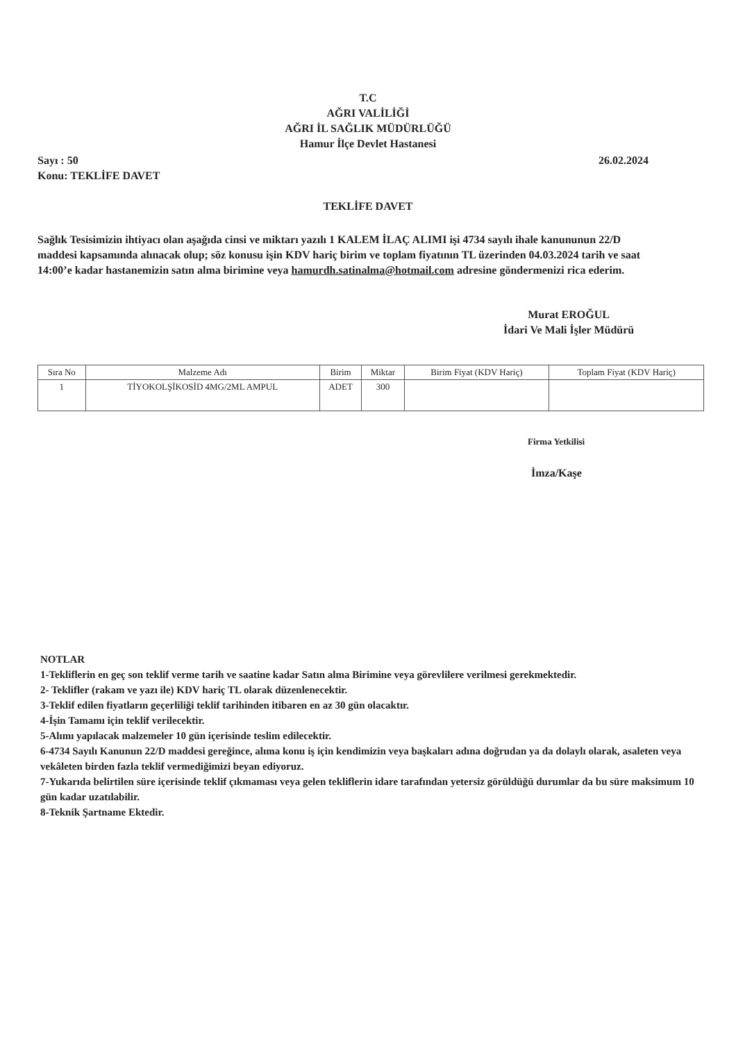T.C
AĞRI VALİLİĞİ
AĞRI İL SAĞLIK MÜDÜRLÜĞÜ
Hamur İlçe Devlet Hastanesi
26.02.2024 Sayı : 50
Konu: TEKLİFE DAVET
TEKLİFE DAVET
Sağlık Tesisimizin ihtiyacı olan aşağıda cinsi ve miktarı yazılı 1 KALEM İLAÇ ALIMI işi 4734 sayılı ihale kanununun 22/D maddesi kapsamında alınacak olup; söz konusu işin KDV hariç birim ve toplam fiyatının TL üzerinden 04.03.2024 tarih ve saat 14:00’e kadar hastanemizin satın alma birimine veya hamurdh.satinalma@hotmail.com adresine göndermenizi rica ederim.
Murat EROĞUL
İdari Ve Mali İşler Müdürü
| Sıra No | Malzeme Adı | Birim | Miktar | Birim Fiyat (KDV Hariç) | Toplam Fiyat (KDV Hariç) |
| --- | --- | --- | --- | --- | --- |
| 1 | TİYOKOLŞİKOSİD 4MG/2ML AMPUL | ADET | 300 | | |
Firma Yetkilisi
İmza/Kaşe
NOTLAR
1-Tekliflerin en geç son teklif verme tarih ve saatine kadar Satın alma Birimine veya görevlilere verilmesi gerekmektedir.
2- Teklifler (rakam ve yazı ile) KDV hariç TL olarak düzenlenecektir.
3-Teklif edilen fiyatların geçerliliği teklif tarihinden itibaren en az 30 gün olacaktır.
4-İşin Tamamı için teklif verilecektir.
5-Alımı yapılacak malzemeler 10 gün içerisinde teslim edilecektir.
6-4734 Sayılı Kanunun 22/D maddesi gereğince, alıma konu iş için kendimizin veya başkaları adına doğrudan ya da dolaylı olarak, asaleten veya vekâleten birden fazla teklif vermediğimizi beyan ediyoruz.
7-Yukarıda belirtilen süre içerisinde teklif çıkmaması veya gelen tekliflerin idare tarafından yetersiz görüldüğü durumlar da bu süre maksimum 10 gün kadar uzatılabilir.
8-Teknik Şartname Ektedir.